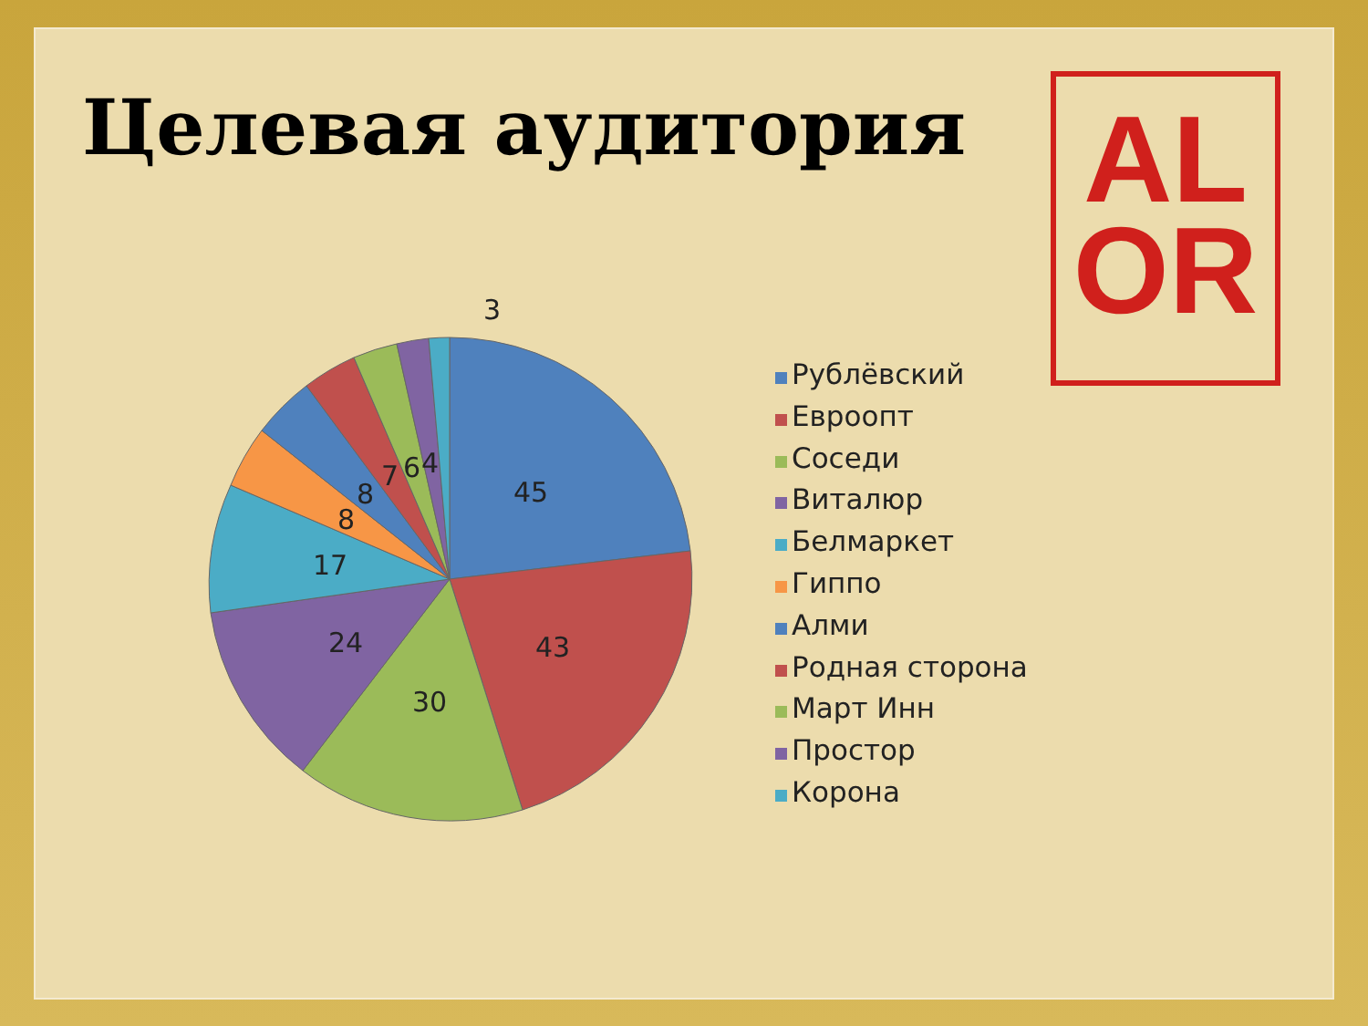Целевая аудитория
AL
OR
45
43
30
24
17
8
8
7
6
4
3
Рублёвский
Евроопт
Соседи
Виталюр
Белмаркет
Гиппо
Алми
Родная сторона
Март Инн
Простор
Корона